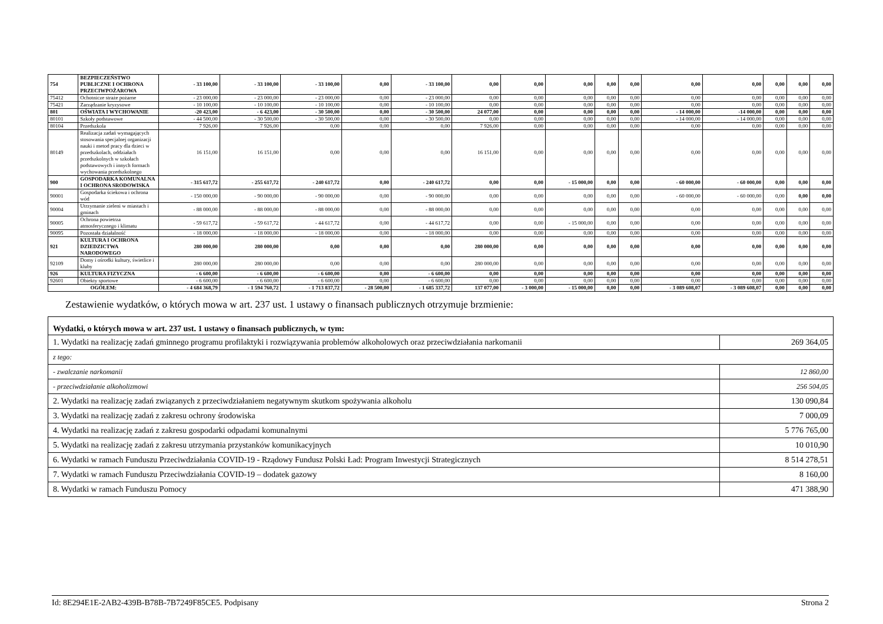| 754 | BEZPIECZEŃSTWO PUBLICZNE I OCHRONA PRZECIWPOŻAROWA | - 33 100,00 | - 33 100,00 | - 33 100,00 | 0,00 | - 33 100,00 | 0,00 | 0,00 | 0,00 | 0,00 | 0,00 | 0,00 | 0,00 | 0,00 | 0,00 | 0,00 |
| 75412 | Ochotnicze straże pożarne | - 23 000,00 | - 23 000,00 | - 23 000,00 | 0,00 | - 23 000,00 | 0,00 | 0,00 | 0,00 | 0,00 | 0,00 | 0,00 | 0,00 | 0,00 | 0,00 | 0,00 |
| 75421 | Zarządzanie kryzysowe | - 10 100,00 | - 10 100,00 | - 10 100,00 | 0,00 | - 10 100,00 | 0,00 | 0,00 | 0,00 | 0,00 | 0,00 | 0,00 | 0,00 | 0,00 | 0,00 | 0,00 |
| 801 | OŚWIATA I WYCHOWANIE | -20 423,00 | - 6 423,00 | - 30 500,00 | 0,00 | - 30 500,00 | 24 077,00 | 0,00 | 0,00 | 0,00 | 0,00 | - 14 000,00 | -14 000,00 | 0,00 | 0,00 | 0,00 |
| 80101 | Szkoły podstawowe | - 44 500,00 | - 30 500,00 | - 30 500,00 | 0,00 | - 30 500,00 | 0,00 | 0,00 | 0,00 | 0,00 | 0,00 | - 14 000,00 | - 14 000,00 | 0,00 | 0,00 | 0,00 |
| 80104 | Przedszkola | 7 926,00 | 7 926,00 | 0,00 | 0,00 | 0,00 | 7 926,00 | 0,00 | 0,00 | 0,00 | 0,00 | 0,00 | 0,00 | 0,00 | 0,00 | 0,00 |
| 80149 | Realizacja zadań wymagających stosowania specjalnej organizacji nauki i metod pracy dla dzieci w przedszkolach, oddziałach przedszkolnych w szkołach podstawowych i innych formach wychowania przedszkolnego | 16 151,00 | 16 151,00 | 0,00 | 0,00 | 0,00 | 16 151,00 | 0,00 | 0,00 | 0,00 | 0,00 | 0,00 | 0,00 | 0,00 | 0,00 | 0,00 |
| 900 | GOSPODARKA KOMUNALNA I OCHRONA SRODOWISKA | - 315 617,72 | - 255 617,72 | - 240 617,72 | 0,00 | - 240 617,72 | 0,00 | 0,00 | - 15 000,00 | 0,00 | 0,00 | - 60 000,00 | - 60 000,00 | 0,00 | 0,00 | 0,00 |
| 90001 | Gospodarka ściekowa i ochrona wód | - 150 000,00 | - 90 000,00 | - 90 000,00 | 0,00 | - 90 000,00 | 0,00 | 0,00 | 0,00 | 0,00 | 0,00 | - 60 000,00 | - 60 000,00 | 0,00 | 0,00 | 0,00 |
| 90004 | Utrzymanie zieleni w miastach i gminach | - 88 000,00 | - 88 000,00 | - 88 000,00 | 0,00 | - 88 000,00 | 0,00 | 0,00 | 0,00 | 0,00 | 0,00 | 0,00 | 0,00 | 0,00 | 0,00 | 0,00 |
| 90005 | Ochrona powietrza atmosferycznego i klimatu | - 59 617,72 | - 59 617,72 | - 44 617,72 | 0,00 | - 44 617,72 | 0,00 | 0,00 | - 15 000,00 | 0,00 | 0,00 | 0,00 | 0,00 | 0,00 | 0,00 | 0,00 |
| 90095 | Pozostała działalność | - 18 000,00 | - 18 000,00 | - 18 000,00 | 0,00 | - 18 000,00 | 0,00 | 0,00 | 0,00 | 0,00 | 0,00 | 0,00 | 0,00 | 0,00 | 0,00 | 0,00 |
| 921 | KULTURA I OCHRONA DZIEDZICTWA NARODOWEGO | 280 000,00 | 280 000,00 | 0,00 | 0,00 | 0,00 | 280 000,00 | 0,00 | 0,00 | 0,00 | 0,00 | 0,00 | 0,00 | 0,00 | 0,00 | 0,00 |
| 92109 | Domy i ośrodki kultury, świetlice i kluby | 280 000,00 | 280 000,00 | 0,00 | 0,00 | 0,00 | 280 000,00 | 0,00 | 0,00 | 0,00 | 0,00 | 0,00 | 0,00 | 0,00 | 0,00 | 0,00 |
| 926 | KULTURA FIZYCZNA | - 6 600,00 | - 6 600,00 | - 6 600,00 | 0,00 | - 6 600,00 | 0,00 | 0,00 | 0,00 | 0,00 | 0,00 | 0,00 | 0,00 | 0,00 | 0,00 | 0,00 |
| 92601 | Obiekty sportowe | - 6 600,00 | - 6 600,00 | - 6 600,00 | 0,00 | - 6 600,00 | 0,00 | 0,00 | 0,00 | 0,00 | 0,00 | 0,00 | 0,00 | 0,00 | 0,00 | 0,00 |
| OGÓŁEM: | | - 4 684 368,79 | - 1 594 760,72 | - 1 713 837,72 | - 28 500,00 | - 1 685 337,72 | 137 077,00 | - 3 000,00 | - 15 000,00 | 0,00 | 0,00 | - 3 089 608,07 | - 3 089 608,07 | 0,00 | 0,00 | 0,00 |
Zestawienie wydatków, o których mowa w art. 237 ust. 1 ustawy o finansach publicznych otrzymuje brzmienie:
| Wydatki, o których mowa w art. 237 ust. 1 ustawy o finansach publicznych, w tym: | |
| 1. Wydatki na realizację zadań gminnego programu profilaktyki i rozwiązywania problemów alkoholowych oraz przeciwdziałania narkomanii | 269 364,05 |
| z tego: | |
| - zwalczanie narkomanii | 12 860,00 |
| - przeciwdziałanie alkoholizmowi | 256 504,05 |
| 2. Wydatki na realizację zadań związanych z przeciwdziałaniem negatywnym skutkom spożywania alkoholu | 130 090,84 |
| 3. Wydatki na realizację zadań z zakresu ochrony środowiska | 7 000,09 |
| 4. Wydatki na realizację zadań z zakresu gospodarki odpadami komunalnymi | 5 776 765,00 |
| 5. Wydatki na realizację zadań z zakresu utrzymania przystanków komunikacyjnych | 10 010,90 |
| 6. Wydatki w ramach Funduszu Przeciwdziałania COVID-19 - Rządowy Fundusz Polski Ład: Program Inwestycji Strategicznych | 8 514 278,51 |
| 7. Wydatki w ramach Funduszu Przeciwdziałania COVID-19 – dodatek gazowy | 8 160,00 |
| 8. Wydatki w ramach Funduszu Pomocy | 471 388,90 |
Id: 8E294E1E-2AB2-439B-B78B-7B7249F85CE5. Podpisany Strona 2